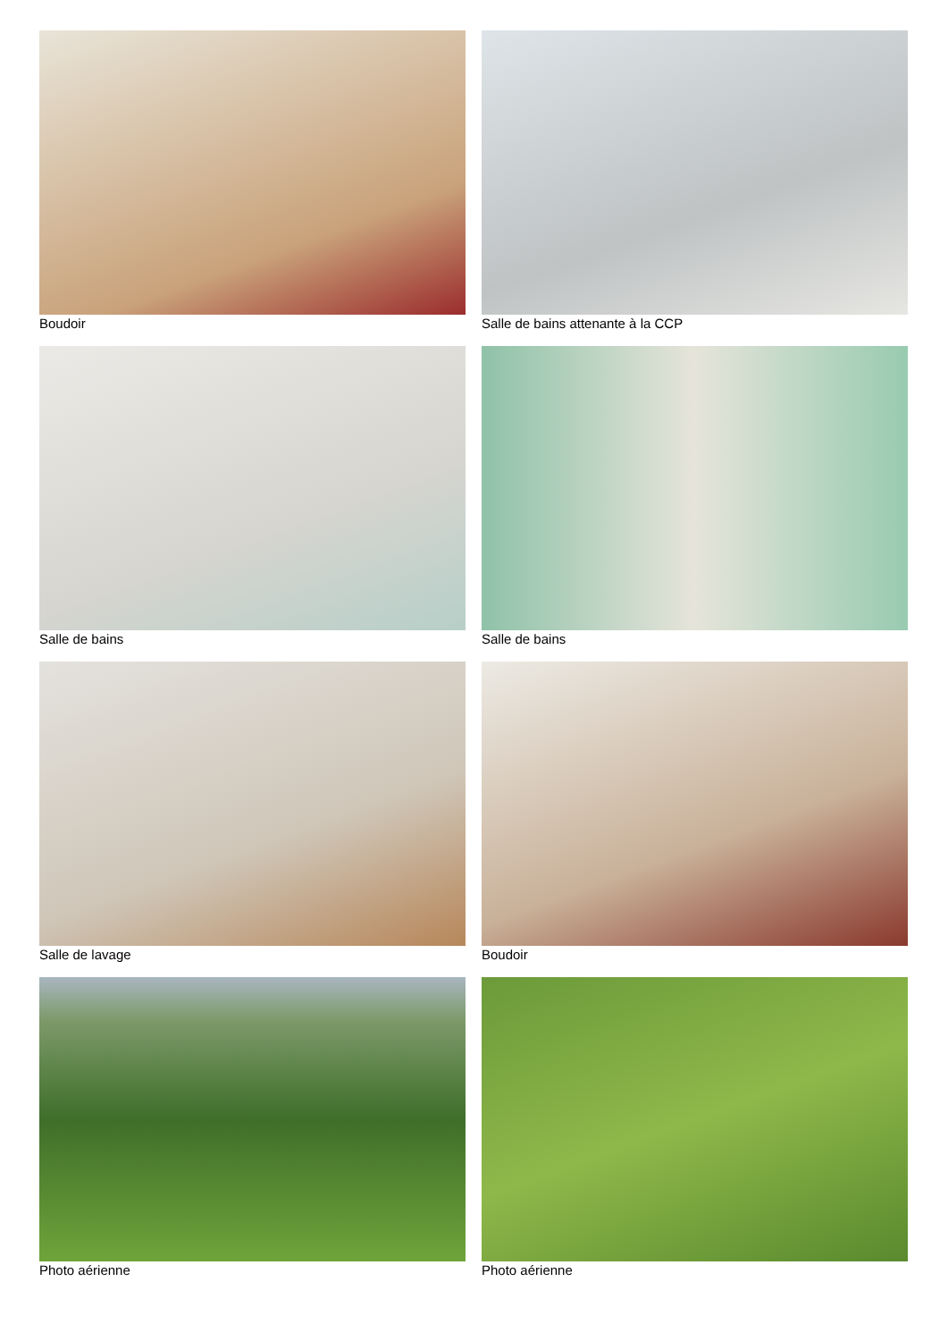Boudoir
Salle de bains attenante à la CCP
Salle de bains
Salle de bains
Salle de lavage
Boudoir
Photo aérienne
Photo aérienne